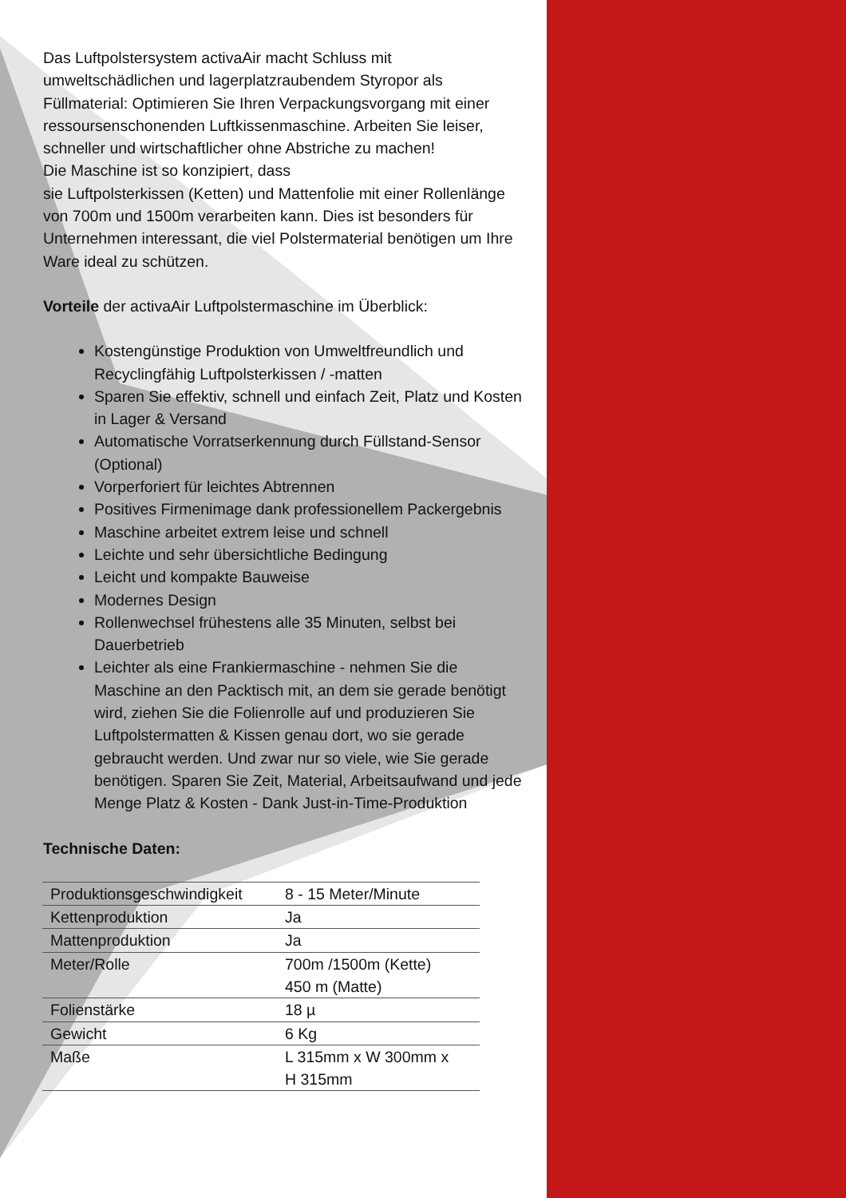Das Luftpolstersystem activaAir macht Schluss mit umweltschädlichen und lagerplatzraubendem Styropor als Füllmaterial: Optimieren Sie Ihren Verpackungsvorgang mit einer ressoursenschonenden Luftkissenmaschine. Arbeiten Sie leiser, schneller und wirtschaftlicher ohne Abstriche zu machen!
Die Maschine ist so konzipiert, dass
sie Luftpolsterkissen (Ketten) und Mattenfolie mit einer Rollenlänge von 700m und 1500m verarbeiten kann. Dies ist besonders für Unternehmen interessant, die viel Polstermaterial benötigen um Ihre Ware ideal zu schützen.
Vorteile der activaAir Luftpolstermaschine im Überblick:
Kostengünstige Produktion von Umweltfreundlich und Recyclingfähig Luftpolsterkissen / -matten
Sparen Sie effektiv, schnell und einfach Zeit, Platz und Kosten in Lager & Versand
Automatische Vorratserkennung durch Füllstand-Sensor (Optional)
Vorperforiert für leichtes Abtrennen
Positives Firmenimage dank professionellem Packergebnis
Maschine arbeitet extrem leise und schnell
Leichte und sehr übersichtliche Bedingung
Leicht und kompakte Bauweise
Modernes Design
Rollenwechsel frühestens alle 35 Minuten, selbst bei Dauerbetrieb
Leichter als eine Frankiermaschine - nehmen Sie die Maschine an den Packtisch mit, an dem sie gerade benötigt wird, ziehen Sie die Folienrolle auf und produzieren Sie Luftpolstermatten & Kissen genau dort, wo sie gerade gebraucht werden. Und zwar nur so viele, wie Sie gerade benötigen. Sparen Sie Zeit, Material, Arbeitsaufwand und jede Menge Platz & Kosten - Dank Just-in-Time-Produktion
Technische Daten:
| Produktionsgeschwindigkeit | 8 - 15 Meter/Minute |
| Kettenproduktion | Ja |
| Mattenproduktion | Ja |
| Meter/Rolle | 700m /1500m (Kette) 450 m (Matte) |
| Folienstärke | 18 µ |
| Gewicht | 6 Kg |
| Maße | L 315mm x W 300mm x H 315mm |